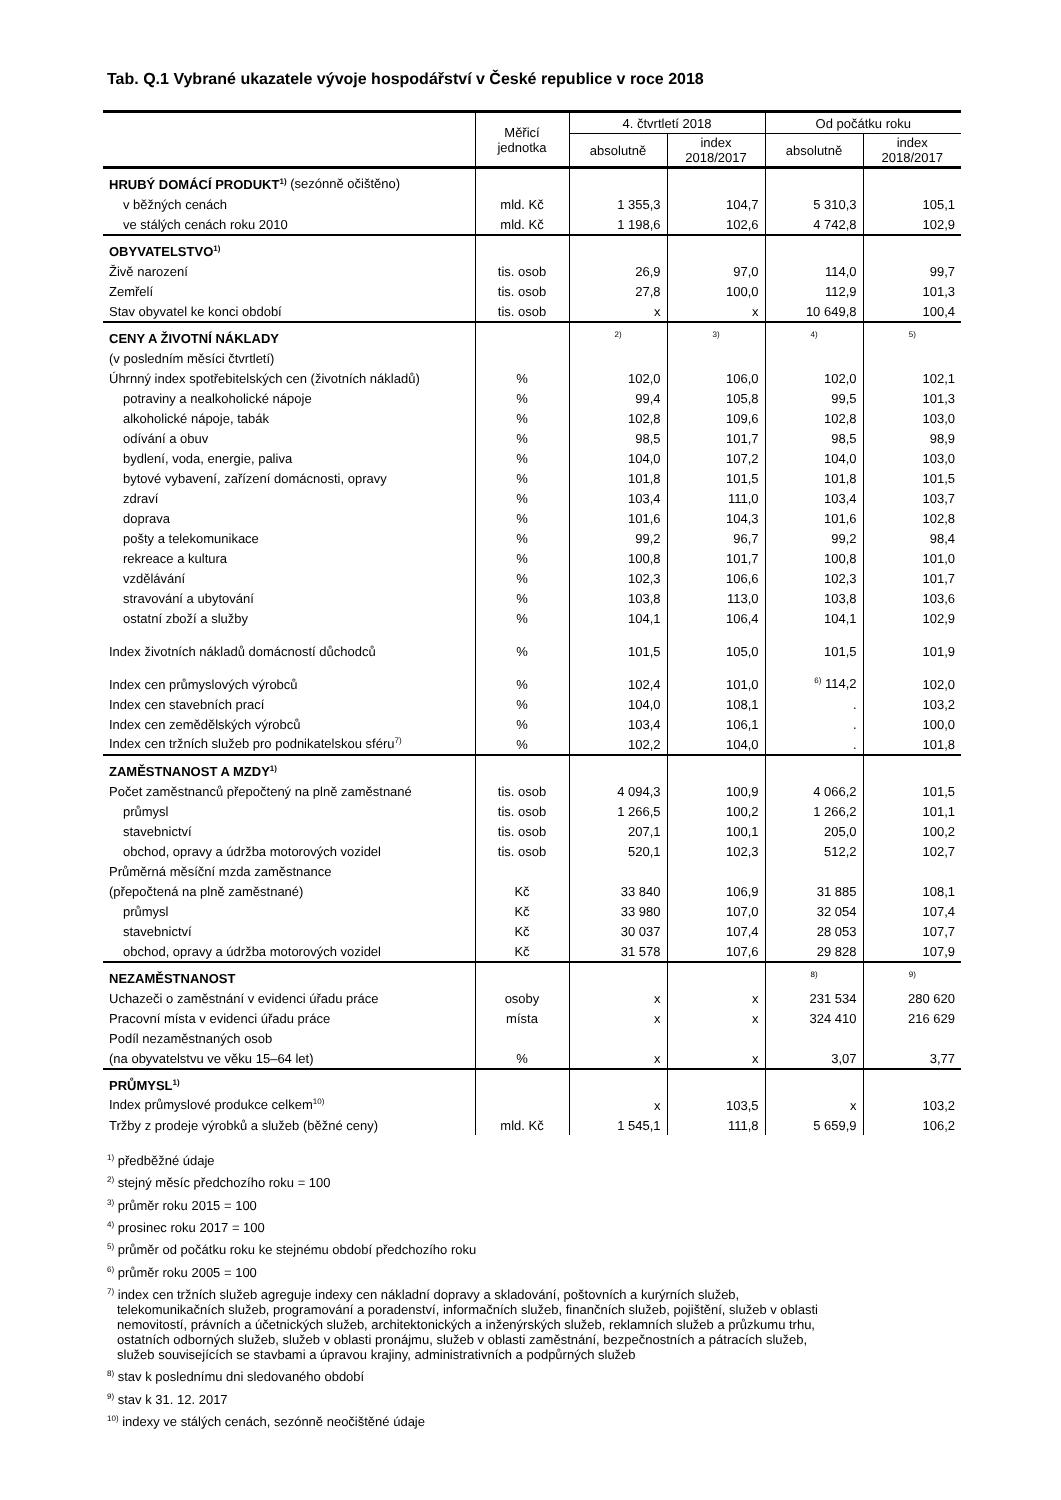Tab. Q.1 Vybrané ukazatele vývoje hospodářství v České republice v roce 2018
| | Měřicí jednotka | 4. čtvrtletí 2018 | | Od počátku roku | |
| --- | --- | --- | --- | --- | --- |
| | | absolutně | index 2018/2017 | absolutně | index 2018/2017 |
| HRUBÝ DOMÁCÍ PRODUKT<sup>1)</sup> (sezónně očištěno) | | | | | |
| v běžných cenách | mld. Kč | 1 355,3 | 104,7 | 5 310,3 | 105,1 |
| ve stálých cenách roku 2010 | mld. Kč | 1 198,6 | 102,6 | 4 742,8 | 102,9 |
| OBYVATELSTVO<sup>1)</sup> | | | | | |
| Živě narození | tis. osob | 26,9 | 97,0 | 114,0 | 99,7 |
| Zemřelí | tis. osob | 27,8 | 100,0 | 112,9 | 101,3 |
| Stav obyvatel ke konci období | tis. osob | x | x | 10 649,8 | 100,4 |
| CENY A ŽIVOTNÍ NÁKLADY | | <sup>2)</sup> | <sup>3)</sup> | <sup>4)</sup> | <sup>5)</sup> |
| (v posledním měsíci čtvrtletí) | | | | | |
| Úhrnný index spotřebitelských cen (životních nákladů) | % | 102,0 | 106,0 | 102,0 | 102,1 |
| potraviny a nealkoholické nápoje | % | 99,4 | 105,8 | 99,5 | 101,3 |
| alkoholické nápoje, tabák | % | 102,8 | 109,6 | 102,8 | 103,0 |
| odívání a obuv | % | 98,5 | 101,7 | 98,5 | 98,9 |
| bydlení, voda, energie, paliva | % | 104,0 | 107,2 | 104,0 | 103,0 |
| bytové vybavení, zařízení domácnosti, opravy | % | 101,8 | 101,5 | 101,8 | 101,5 |
| zdraví | % | 103,4 | 111,0 | 103,4 | 103,7 |
| doprava | % | 101,6 | 104,3 | 101,6 | 102,8 |
| pošty a telekomunikace | % | 99,2 | 96,7 | 99,2 | 98,4 |
| rekreace a kultura | % | 100,8 | 101,7 | 100,8 | 101,0 |
| vzdělávání | % | 102,3 | 106,6 | 102,3 | 101,7 |
| stravování a ubytování | % | 103,8 | 113,0 | 103,8 | 103,6 |
| ostatní zboží a služby | % | 104,1 | 106,4 | 104,1 | 102,9 |
| Index životních nákladů domácností důchodců | % | 101,5 | 105,0 | 101,5 | 101,9 |
| Index cen průmyslových výrobců | % | 102,4 | 101,0 | <sup>6)</sup> 114,2 | 102,0 |
| Index cen stavebních prací | % | 104,0 | 108,1 | . | 103,2 |
| Index cen zemědělských výrobců | % | 103,4 | 106,1 | . | 100,0 |
| Index cen tržních služeb pro podnikatelskou sféru<sup>7)</sup> | % | 102,2 | 104,0 | . | 101,8 |
| ZAMĚSTNANOST A MZDY<sup>1)</sup> | | | | | |
| Počet zaměstnanců přepočtený na plně zaměstnané | tis. osob | 4 094,3 | 100,9 | 4 066,2 | 101,5 |
| průmysl | tis. osob | 1 266,5 | 100,2 | 1 266,2 | 101,1 |
| stavebnictví | tis. osob | 207,1 | 100,1 | 205,0 | 100,2 |
| obchod, opravy a údržba motorových vozidel | tis. osob | 520,1 | 102,3 | 512,2 | 102,7 |
| Průměrná měsíční mzda zaměstnance | | | | | |
| (přepočtená na plně zaměstnané) | Kč | 33 840 | 106,9 | 31 885 | 108,1 |
| průmysl | Kč | 33 980 | 107,0 | 32 054 | 107,4 |
| stavebnictví | Kč | 30 037 | 107,4 | 28 053 | 107,7 |
| obchod, opravy a údržba motorových vozidel | Kč | 31 578 | 107,6 | 29 828 | 107,9 |
| NEZAMĚSTNANOST | | | | <sup>8)</sup> | <sup>9)</sup> |
| Uchazeči o zaměstnání v evidenci úřadu práce | osoby | x | x | 231 534 | 280 620 |
| Pracovní místa v evidenci úřadu práce | místa | x | x | 324 410 | 216 629 |
| Podíl nezaměstnaných osob | | | | | |
| (na obyvatelstvu ve věku 15–64 let) | % | x | x | 3,07 | 3,77 |
| PRŮMYSL<sup>1)</sup> | | | | | |
| Index průmyslové produkce celkem<sup>10)</sup> | | x | 103,5 | x | 103,2 |
| Tržby z prodeje výrobků a služeb (běžné ceny) | mld. Kč | 1 545,1 | 111,8 | 5 659,9 | 106,2 |
<sup>1)</sup> předběžné údaje
<sup>2)</sup> stejný měsíc předchozího roku = 100
<sup>3)</sup> průměr roku 2015 = 100
<sup>4)</sup> prosinec roku 2017 = 100
<sup>5)</sup> průměr od počátku roku ke stejnému období předchozího roku
<sup>6)</sup> průměr roku 2005 = 100
<sup>7)</sup> index cen tržních služeb agreguje indexy cen nákladní dopravy a skladování, poštovních a kurýrních služeb,
telekomunikačních služeb, programování a poradenství, informačních služeb, finančních služeb, pojištění, služeb v oblasti
nemovitostí, právních a účetnických služeb, architektonických a inženýrských služeb, reklamních služeb a průzkumu trhu,
ostatních odborných služeb, služeb v oblasti pronájmu, služeb v oblasti zaměstnání, bezpečnostních a pátracích služeb,
služeb souvisejících se stavbami a úpravou krajiny, administrativních a podpůrných služeb
<sup>8)</sup> stav k poslednímu dni sledovaného období
<sup>9)</sup> stav k 31. 12. 2017
<sup>10)</sup> indexy ve stálých cenách, sezónně neočištěné údaje